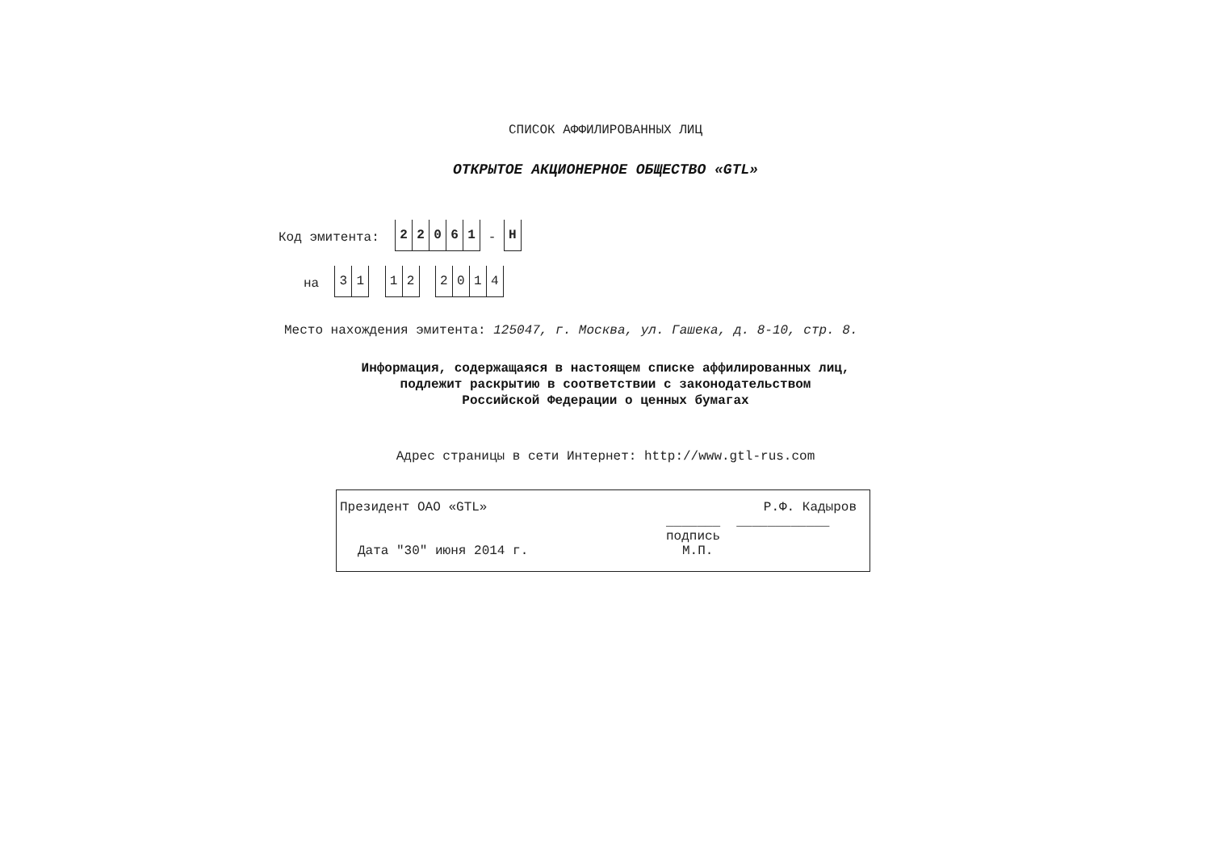СПИСОК АФФИЛИРОВАННЫХ ЛИЦ
ОТКРЫТОЕ АКЦИОНЕРНОЕ ОБЩЕСТВО «GTL»
Код эмитента:
22061
-
Н
на
31 12 2014
Место нахождения эмитента: 125047, г. Москва, ул. Гашека, д. 8-10, стр. 8.
Информация, содержащаяся в настоящем списке аффилированных лиц,
подлежит раскрытию в соответствии с законодательством
Российской Федерации о ценных бумагах
Адрес страницы в сети Интернет: http://www.gtl-rus.com
Президент ОАО «GTL» Р.Ф. Кадыров
_______ ____________
подпись
Дата "30" июня 2014 г. М.П.